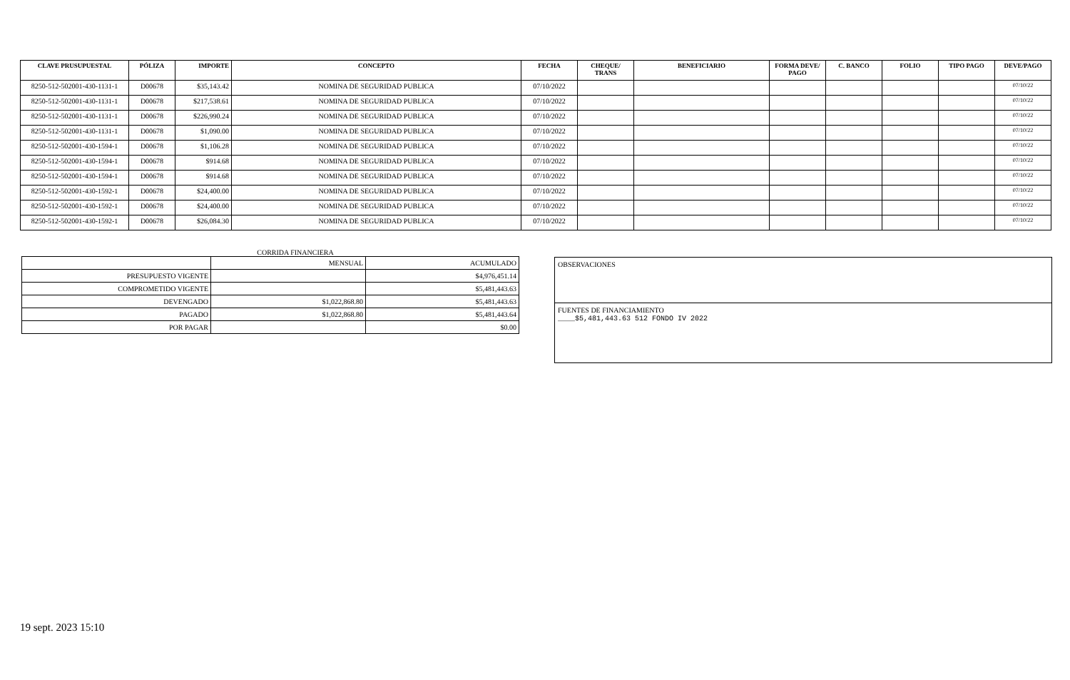| CLAVE PRUSUPUESTAL | PÓLIZA | IMPORTE | CONCEPTO | FECHA | CHEQUE/ TRANS | BENEFICIARIO | FORMA DEVE/ PAGO | C. BANCO | FOLIO | TIPO PAGO | DEVE/PAGO |
| --- | --- | --- | --- | --- | --- | --- | --- | --- | --- | --- | --- |
| 8250-512-502001-430-1131-1 | D00678 | $35,143.42 | NOMINA DE SEGURIDAD PUBLICA | 07/10/2022 | | | | | | | 07/10/22 |
| 8250-512-502001-430-1131-1 | D00678 | $217,538.61 | NOMINA DE SEGURIDAD PUBLICA | 07/10/2022 | | | | | | | 07/10/22 |
| 8250-512-502001-430-1131-1 | D00678 | $226,990.24 | NOMINA DE SEGURIDAD PUBLICA | 07/10/2022 | | | | | | | 07/10/22 |
| 8250-512-502001-430-1131-1 | D00678 | $1,090.00 | NOMINA DE SEGURIDAD PUBLICA | 07/10/2022 | | | | | | | 07/10/22 |
| 8250-512-502001-430-1594-1 | D00678 | $1,106.28 | NOMINA DE SEGURIDAD PUBLICA | 07/10/2022 | | | | | | | 07/10/22 |
| 8250-512-502001-430-1594-1 | D00678 | $914.68 | NOMINA DE SEGURIDAD PUBLICA | 07/10/2022 | | | | | | | 07/10/22 |
| 8250-512-502001-430-1594-1 | D00678 | $914.68 | NOMINA DE SEGURIDAD PUBLICA | 07/10/2022 | | | | | | | 07/10/22 |
| 8250-512-502001-430-1592-1 | D00678 | $24,400.00 | NOMINA DE SEGURIDAD PUBLICA | 07/10/2022 | | | | | | | 07/10/22 |
| 8250-512-502001-430-1592-1 | D00678 | $24,400.00 | NOMINA DE SEGURIDAD PUBLICA | 07/10/2022 | | | | | | | 07/10/22 |
| 8250-512-502001-430-1592-1 | D00678 | $26,084.30 | NOMINA DE SEGURIDAD PUBLICA | 07/10/2022 | | | | | | | 07/10/22 |
CORRIDA FINANCIERA
| | MENSUAL | ACUMULADO |
| PRESUPUESTO VIGENTE | | $4,976,451.14 |
| COMPROMETIDO VIGENTE | | $5,481,443.63 |
| DEVENGADO | $1,022,868.80 | $5,481,443.63 |
| PAGADO | $1,022,868.80 | $5,481,443.64 |
| POR PAGAR | | $0.00 |
OBSERVACIONES
FUENTES DE FINANCIAMIENTO
____$5,481,443.63 512 FONDO IV 2022
19 sept. 2023 15:10